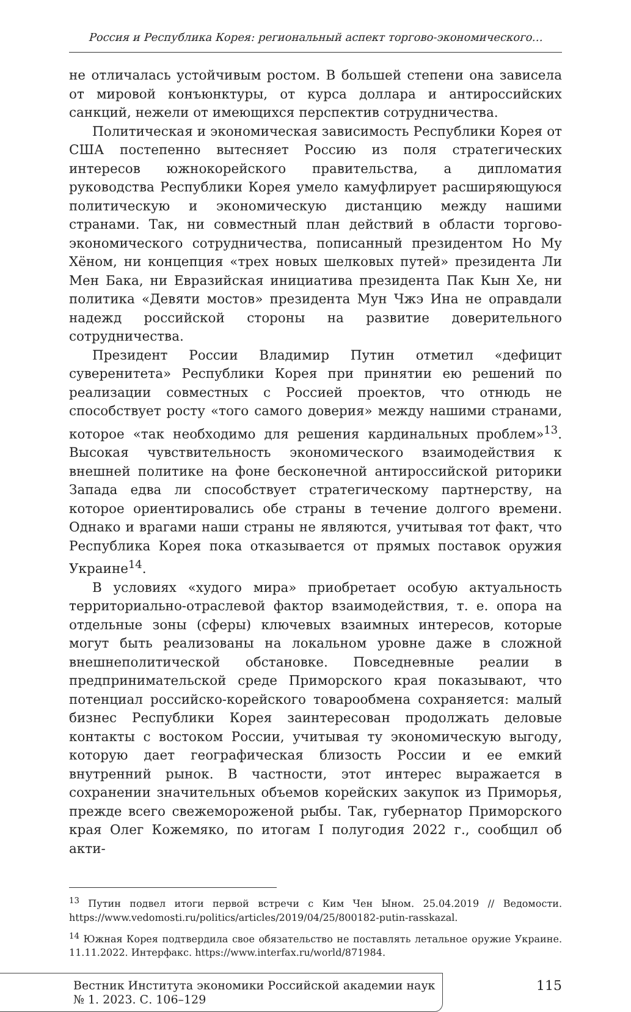Россия и Республика Корея: региональный аспект торгово-экономического…
не отличалась устойчивым ростом. В большей степени она зависела от мировой конъюнктуры, от курса доллара и антироссийских санкций, нежели от имеющихся перспектив сотрудничества.
Политическая и экономическая зависимость Республики Корея от США постепенно вытесняет Россию из поля стратегических интересов южнокорейского правительства, а дипломатия руководства Республики Корея умело камуфлирует расширяющуюся политическую и экономическую дистанцию между нашими странами. Так, ни совместный план действий в области торгово-экономического сотрудничества, пописанный президентом Но Му Хёном, ни концепция «трех новых шелковых путей» президента Ли Мен Бака, ни Евразийская инициатива президента Пак Кын Хе, ни политика «Девяти мостов» президента Мун Чжэ Ина не оправдали надежд российской стороны на развитие доверительного сотрудничества.
Президент России Владимир Путин отметил «дефицит суверенитета» Республики Корея при принятии ею решений по реализации совместных с Россией проектов, что отнюдь не способствует росту «того самого доверия» между нашими странами, которое «так необходимо для решения кардинальных проблем»<sup>13</sup>. Высокая чувствительность экономического взаимодействия к внешней политике на фоне бесконечной антироссийской риторики Запада едва ли способствует стратегическому партнерству, на которое ориентировались обе страны в течение долгого времени. Однако и врагами наши страны не являются, учитывая тот факт, что Республика Корея пока отказывается от прямых поставок оружия Украине<sup>14</sup>.
В условиях «худого мира» приобретает особую актуальность территориально-отраслевой фактор взаимодействия, т. е. опора на отдельные зоны (сферы) ключевых взаимных интересов, которые могут быть реализованы на локальном уровне даже в сложной внешнеполитической обстановке. Повседневные реалии в предпринимательской среде Приморского края показывают, что потенциал российско-корейского товарообмена сохраняется: малый бизнес Республики Корея заинтересован продолжать деловые контакты с востоком России, учитывая ту экономическую выгоду, которую дает географическая близость России и ее емкий внутренний рынок. В частности, этот интерес выражается в сохранении значительных объемов корейских закупок из Приморья, прежде всего свежемороженой рыбы. Так, губернатор Приморского края Олег Кожемяко, по итогам I полугодия 2022 г., сообщил об акти-
<sup>13</sup> Путин подвел итоги первой встречи с Ким Чен Ыном. 25.04.2019 // Ведомости. https://www.vedomosti.ru/politics/articles/2019/04/25/800182-putin-rasskazal.
<sup>14</sup> Южная Корея подтвердила свое обязательство не поставлять летальное оружие Украине. 11.11.2022. Интерфакс. https://www.interfax.ru/world/871984.
Вестник Института экономики Российской академии наук
№ 1. 2023. С. 106–129
115